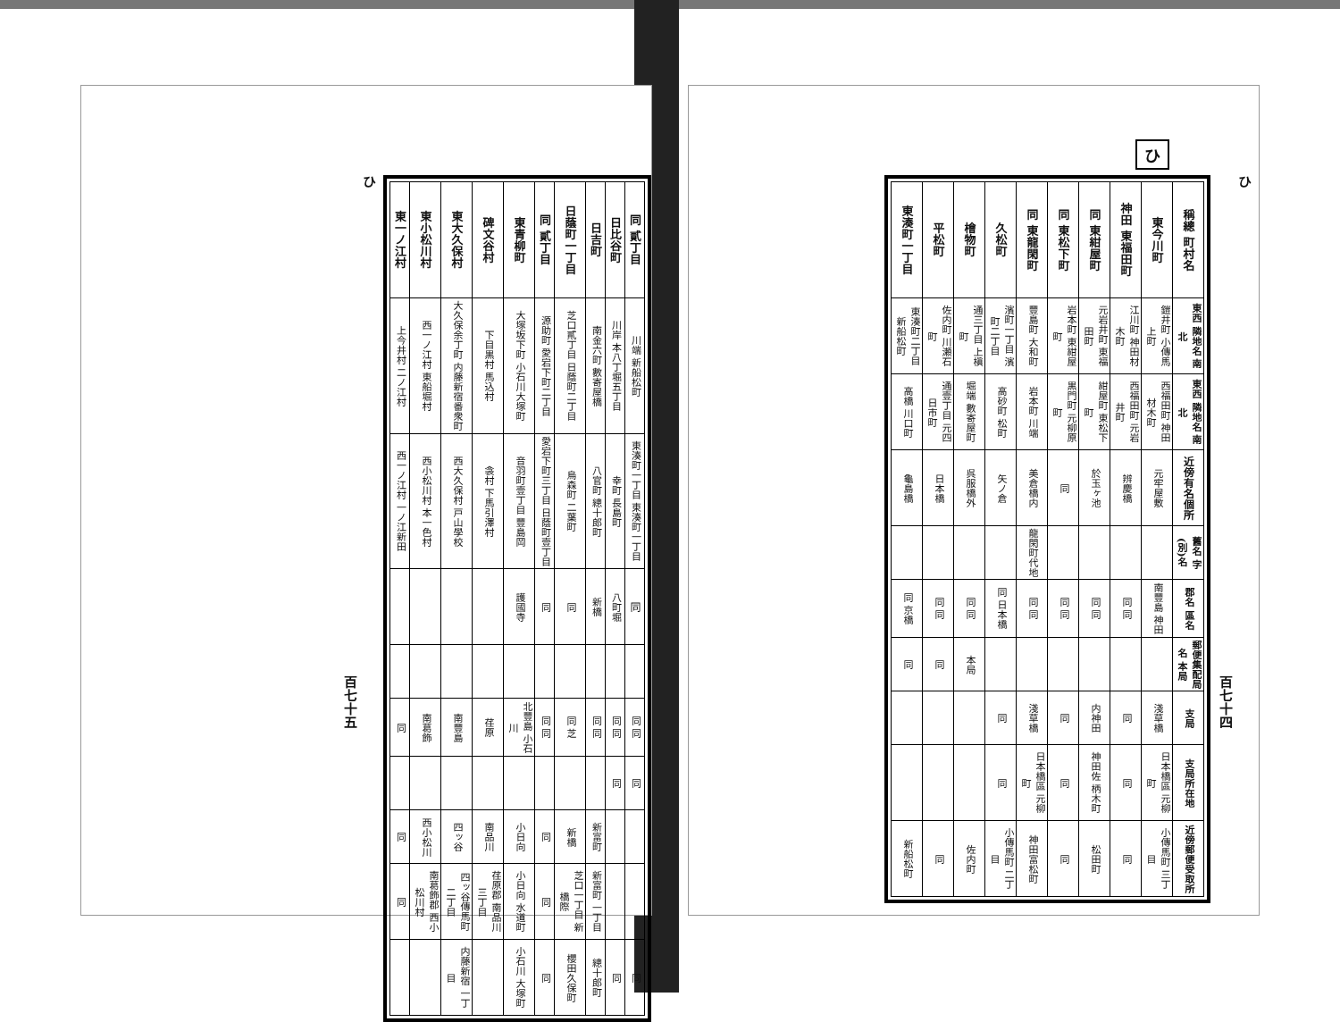ひ
ひ
百七十四
| 稱總 町村名 | 東西 隣地名 南北 | 東西 隣地名 南北 | 近傍有名個所 | 舊名 字(別)名 | 郡名 區名 | 郵便集配局名 本局 | 支局 | 支局所在地 | 近傍郵便受取所 |
| --- | --- | --- | --- | --- | --- | --- | --- | --- | --- |
| 東今川町 | 鎧井町 小傳馬上町 | 西福田町 神田材木町 | 元牢屋敷 | | 南豐島 神田 | | 淺草橋 | 日本橋區 元柳町 | 小傳馬町 三丁目 |
| 神田 東福田町 | 江川町 神田材木町 | 西福田町 元岩井町 | 辨慶橋 | | 同 同 | | 同 | 同 | 同 |
| 同 東紺屋町 | 元岩井町 東福田町 | 紺屋町 東松下町 | 於玉ヶ池 | | 同 同 | | 内神田 | 神田佐 柄木町 | 松田町 |
| 同 東松下町 | 岩本町 東紺屋町 | 黒門町 元柳原町 | 同 | | 同 同 | | 同 | 同 | 同 |
| 同 東龍閑町 | 豐島町 大和町 | 岩本町 川端 | 美倉橋内 | 龍閑町代地 | 同 同 | | 淺草橋 | 日本橋區 元柳町 | 神田富松町 |
| 久松町 | 濱町一丁目 濱町二丁目 | 高砂町 松町 | 矢ノ倉 | | 同 日本橋 | | 同 | 同 | 小傳馬町 二丁目 |
| 檜物町 | 通三丁目 上槇町 | 堀端 數寄屋町 | 呉服橋外 | | 同 同 | 本局 | | | 佐内町 |
| 平松町 | 佐内町 川瀬石町 | 通壹丁目 元四日市町 | 日本橋 | | 同 同 | 同 | | | 同 |
| 東湊町一丁目 | 東湊町二丁目 新船松町 | 高橋 川口町 | 龜島橋 | | 同 京橋 | 同 | | | 新船松町 |
| 同 貳丁目 | 川端 新船松町 | 東湊町一丁目 東湊町一丁目 | 同 | | 同 同 | 同 | | | 同 |
| 日比谷町 | 川岸 本八丁堀五丁目 | 幸町 長島町 | 八町堀 | | 同 同 | 同 | | | 同 |
| 日吉町 | 南金六町 數寄屋橋 | 八官町 總十郎町 | 新橋 | | 同 同 | | 新富町 | 新富町 一丁目 | 總十郎町 |
| 日蔭町一丁目 | 芝口貳丁目 日蔭町二丁目 | 烏森町 二葉町 | 同 | | 同 芝 | | 新橋 | 芝口一丁目 新橋際 | 櫻田久保町 |
| 同 貳丁目 | 源助町 愛宕下町二丁目 | 愛宕下町三丁目 日蔭町壹丁目 | 同 | | 同 同 | | 同 | 同 | 同 |
| 東青柳町 | 大塚坂下町 小石川大塚町 | 音羽町壹丁目 豐島岡 | 護國寺 | | 北豐島 小石川 | | 小日向 | 小日向 水道町 | 小石川 大塚町 |
| 碑文谷村 | 下目黒村 馬込村 | 衾村 下馬引澤村 | | | 荏原 | | 南品川 | 荏原郡 南品川三丁目 | |
| 東大久保村 | 大久保余丁町 内藤新宿番衆町 | 西大久保村 戸山學校 | | | 南豐島 | | 四ッ谷 | 四ッ谷傳馬町 二丁目 | 内藤新宿 一丁目 |
| 東小松川村 | 西一ノ江村 東船堀村 | 西小松川村 本一色村 | | | 南葛飾 | | 西小松川 | 南葛飾郡 西小松川村 | |
| 東一ノ江村 | 上今井村 二ノ江村 | 西一ノ江村 一ノ江新田 | | | 同 | | 同 | 同 | |
ひ
百七十五